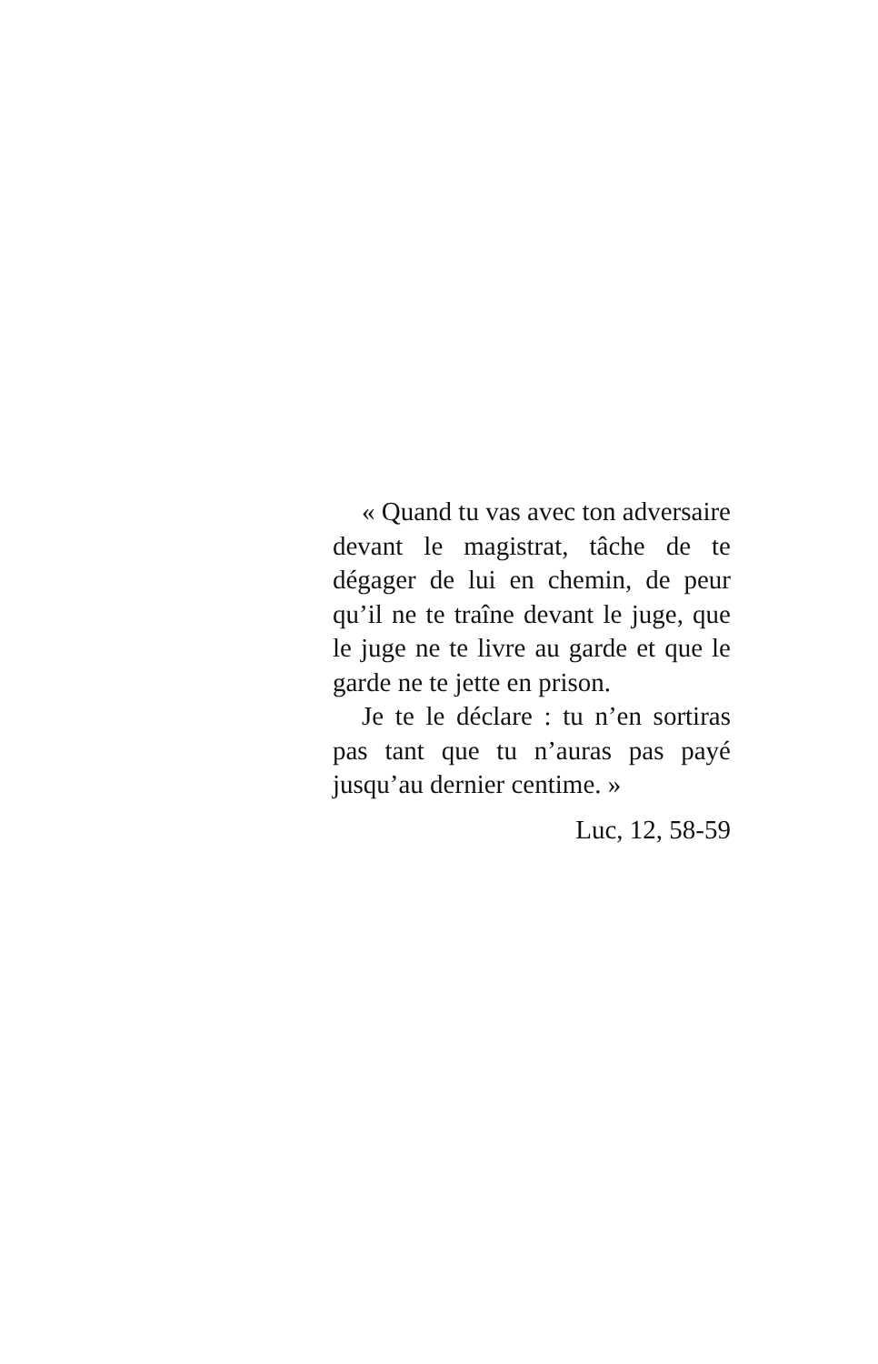« Quand tu vas avec ton adversaire devant le magistrat, tâche de te dégager de lui en chemin, de peur qu’il ne te traîne devant le juge, que le juge ne te livre au garde et que le garde ne te jette en prison.
Je te le déclare : tu n’en sortiras pas tant que tu n’auras pas payé jusqu’au dernier centime. »
Luc, 12, 58-59